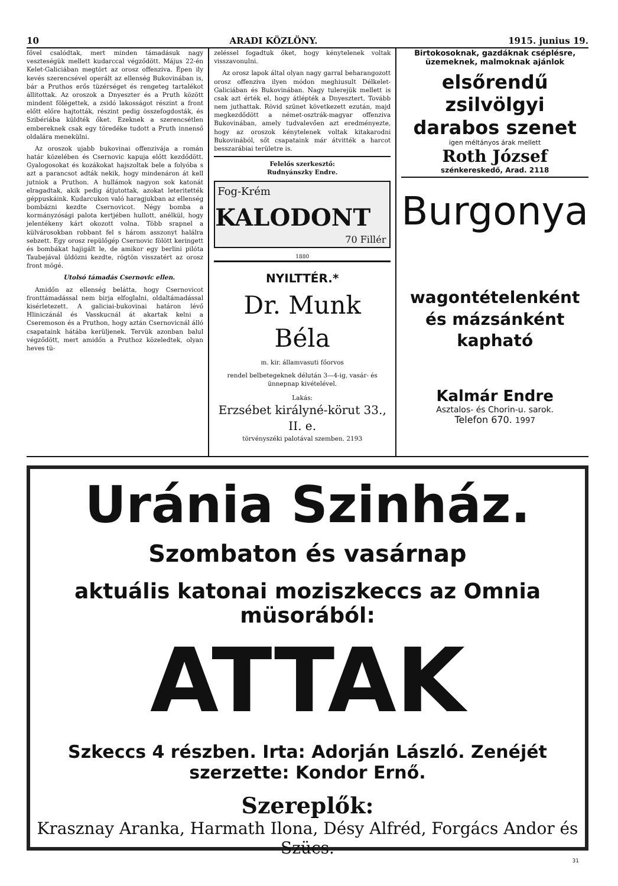10 ARADI KÖZLÖNY. 1915. junius 19.
fővel csalódtak, mert minden támadásuk nagy veszteségük mellett kudarccal végződött. Május 22-én Kelet-Galiciában megtört az orosz offenziva. Épen ily kevés szerencsével operált az ellenség Bukovinában is, bár a Pruthos erős tüzérséget és rengeteg tartalékot állitottak. Az oroszok a Dnyeszter és a Pruth között mindent fölégettek, a zsidó lakosságot részint a front előtt előre hajtották, részint pedig összefogdosták, és Szibériába küldték őket. Ezeknek a szerencsétlen embereknek csak egy töredéke tudott a Pruth innenső oldalára menekülni.
Az oroszok ujabb bukovinai offenzivája a román határ közelében és Csernovic kapuja előtt kezdődött. Gyalogosokat és kozákokat hajszoltak bele a folyóba s azt a parancsot adták nekik, hogy mindenáron át kell jutniok a Pruthon. A hullámok nagyon sok katonát elragadtak, akik pedig átjutottak, azokat leteritették géppuskáink. Kudarcukon való haragjukban az ellenség bombázni kezdte Csernovicot. Négy bomba a kormányzósági palota kertjében hullott, anélkül, hogy jelentékeny kárt okozott volna. Több srapnel a külvárosokban robbant fel s három asszonyt halálra sebzett. Egy orosz repülőgép Csernovic fölött keringett és bombákat hajigált le, de amikor egy berlini pilóta Taubejával üldözni kezdte, rögtön visszatért az orosz front mögé.
Utolsó támadás Csernovic ellen.
Amidőn az ellenség belátta, hogy Csernovicot fronttámadással nem birja elfoglalni, oldaltámadással kisérletezett. A galiciai-bukovinai határon lévő Hliniczánál és Vasskucnál át akartak kelni a Cseremoson és a Pruthon, hogy aztán Csernovicnál álló csapataink hátába kerüljenek. Tervük azonban balul végződött, mert amidőn a Pruthoz közeledtek, olyan heves tü-
zeléssel fogadtuk őket, hogy kénytelenek voltak visszavonulni.
Az orosz lapok által olyan nagy garral beharangozott orosz offenziva ilyen módon meghiusult Délkelet-Galiciában és Bukovinában. Nagy tulerejük mellett is csak azt érték el, hogy átlépték a Dnyesztert. Tovább nem juthattak. Rövid szünet következett ezután, majd megkezdődött a német-osztrák-magyar offenziva Bukovinában, amely tudvalevően azt eredményezte, hogy az oroszok kénytelenek voltak kitakarodni Bukovinából, sőt csapataink már átvitték a harcot besszarábiai területre is.
Felelős szerkesztő:
Rudnyánszky Endre.
Fog-Krém
KALODONT
70 Fillér
1880
NYILTTÉR.*
Dr. Munk Béla
m. kir. államvasuti főorvos
rendel belbetegeknek délután 3—4-ig, vasár- és ünnepnap kivételével.
Lakás:
Erzsébet királyné-körut 33., II. e.
törvényszéki palotával szemben. 2193
Birtokosoknak, gazdáknak cséplésre, üzemeknek, malmoknak ajánlok
elsőrendű zsilvölgyi darabos szenet
igen méltányos árak mellett
Roth József
szénkereskedő, Arad. 2118
Burgonya
wagontételenként és mázsánként kapható
Kalmár Endre
Asztalos- és Chorin-u. sarok.
Telefon 670. 1997
Uránia Szinház.
Szombaton és vasárnap
aktuális katonai moziszkeccs az Omnia müsorából:
ATTAK
Szkeccs 4 részben. Irta: Adorján László. Zenéjét szerzette: Kondor Ernő.
Szereplők:
Krasznay Aranka, Harmath Ilona, Désy Alfréd, Forgács Andor és Szücs.
31